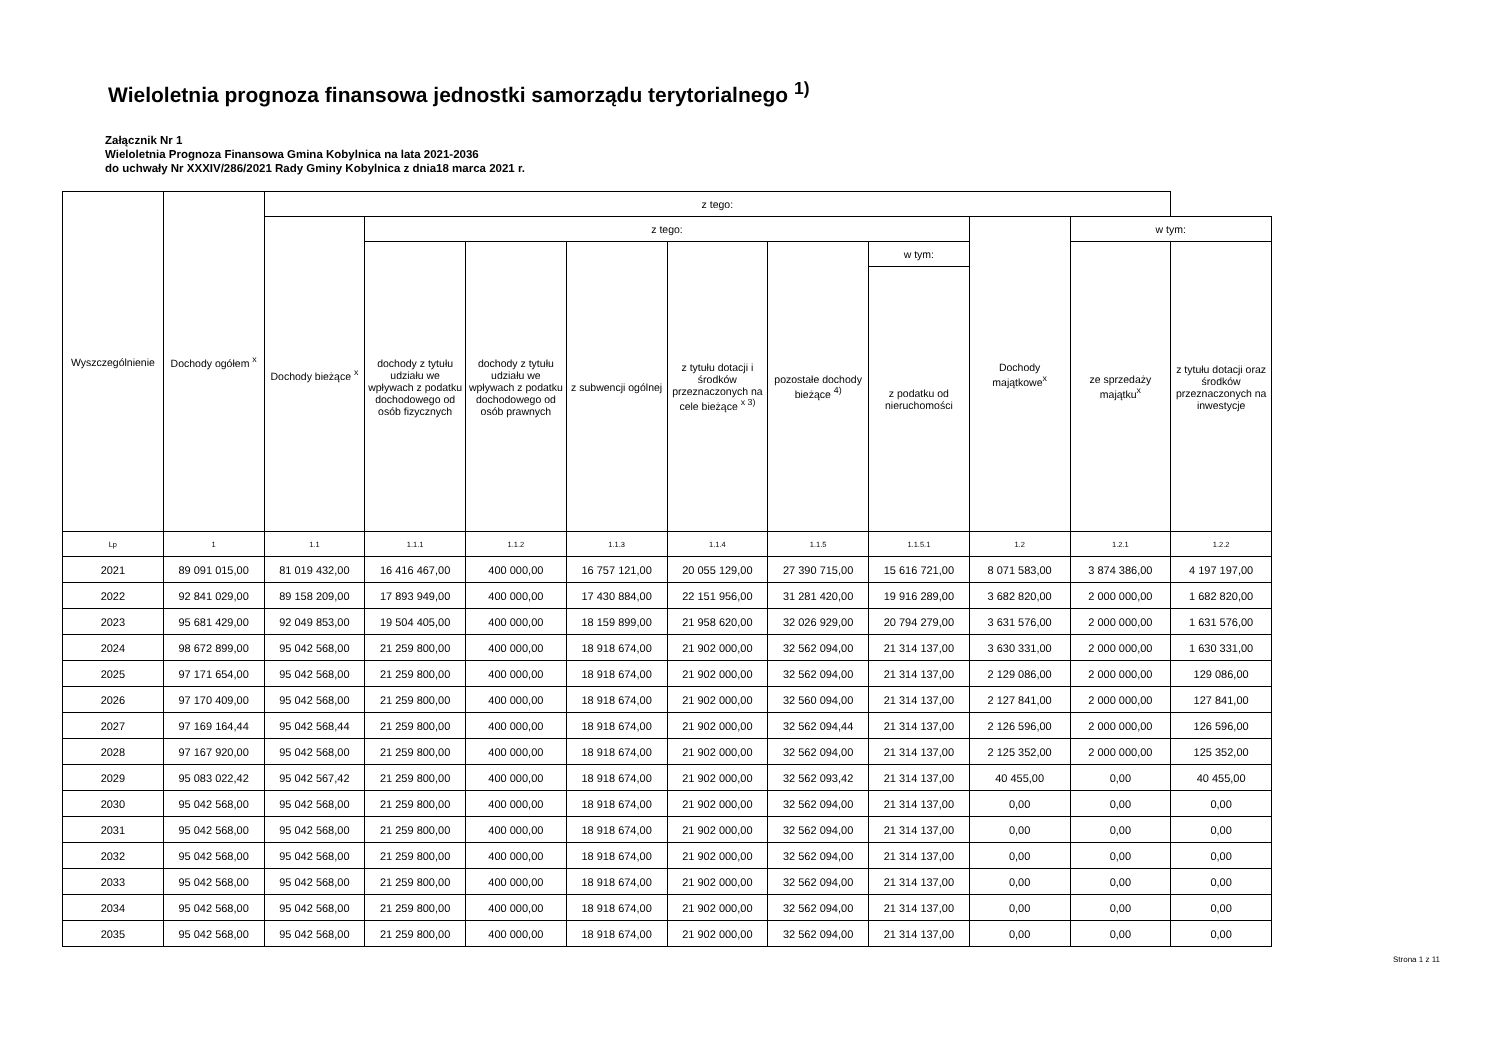Wieloletnia prognoza finansowa jednostki samorządu terytorialnego <sup>1)</sup>
Załącznik Nr 1
Wieloletnia Prognoza Finansowa Gmina Kobylnica na lata 2021-2036
do uchwały Nr XXXIV/286/2021 Rady Gminy Kobylnica z dnia18 marca 2021 r.
| Wyszczególnienie | Dochody ogółem <sup>x</sup> | z tego: | | | | | | | | | |
| --- | --- | --- | --- | --- | --- | --- | --- | --- | --- | --- | --- |
| | | Dochody bieżące <sup>x</sup> | z tego: | | | | | | Dochody majątkowe<sup>x</sup> | w tym: | |
| | | | dochody z tytułu udziału we wpływach z podatku dochodowego od osób fizycznych | dochody z tytułu udziału we wpływach z podatku dochodowego od osób prawnych | z subwencji ogólnej | z tytułu dotacji i środków przeznaczonych na cele bieżące <sup>x 3)</sup> | pozostałe dochody bieżące <sup>4)</sup> | w tym: | | ze sprzedaży majątku<sup>x</sup> | z tytułu dotacji oraz środków przeznaczonych na inwestycje |
| | | | | | | | | z podatku od nieruchomości | | | |
| Lp | 1 | 1.1 | 1.1.1 | 1.1.2 | 1.1.3 | 1.1.4 | 1.1.5 | 1.1.5.1 | 1.2 | 1.2.1 | 1.2.2 |
| 2021 | 89 091 015,00 | 81 019 432,00 | 16 416 467,00 | 400 000,00 | 16 757 121,00 | 20 055 129,00 | 27 390 715,00 | 15 616 721,00 | 8 071 583,00 | 3 874 386,00 | 4 197 197,00 |
| 2022 | 92 841 029,00 | 89 158 209,00 | 17 893 949,00 | 400 000,00 | 17 430 884,00 | 22 151 956,00 | 31 281 420,00 | 19 916 289,00 | 3 682 820,00 | 2 000 000,00 | 1 682 820,00 |
| 2023 | 95 681 429,00 | 92 049 853,00 | 19 504 405,00 | 400 000,00 | 18 159 899,00 | 21 958 620,00 | 32 026 929,00 | 20 794 279,00 | 3 631 576,00 | 2 000 000,00 | 1 631 576,00 |
| 2024 | 98 672 899,00 | 95 042 568,00 | 21 259 800,00 | 400 000,00 | 18 918 674,00 | 21 902 000,00 | 32 562 094,00 | 21 314 137,00 | 3 630 331,00 | 2 000 000,00 | 1 630 331,00 |
| 2025 | 97 171 654,00 | 95 042 568,00 | 21 259 800,00 | 400 000,00 | 18 918 674,00 | 21 902 000,00 | 32 562 094,00 | 21 314 137,00 | 2 129 086,00 | 2 000 000,00 | 129 086,00 |
| 2026 | 97 170 409,00 | 95 042 568,00 | 21 259 800,00 | 400 000,00 | 18 918 674,00 | 21 902 000,00 | 32 560 094,00 | 21 314 137,00 | 2 127 841,00 | 2 000 000,00 | 127 841,00 |
| 2027 | 97 169 164,44 | 95 042 568,44 | 21 259 800,00 | 400 000,00 | 18 918 674,00 | 21 902 000,00 | 32 562 094,44 | 21 314 137,00 | 2 126 596,00 | 2 000 000,00 | 126 596,00 |
| 2028 | 97 167 920,00 | 95 042 568,00 | 21 259 800,00 | 400 000,00 | 18 918 674,00 | 21 902 000,00 | 32 562 094,00 | 21 314 137,00 | 2 125 352,00 | 2 000 000,00 | 125 352,00 |
| 2029 | 95 083 022,42 | 95 042 567,42 | 21 259 800,00 | 400 000,00 | 18 918 674,00 | 21 902 000,00 | 32 562 093,42 | 21 314 137,00 | 40 455,00 | 0,00 | 40 455,00 |
| 2030 | 95 042 568,00 | 95 042 568,00 | 21 259 800,00 | 400 000,00 | 18 918 674,00 | 21 902 000,00 | 32 562 094,00 | 21 314 137,00 | 0,00 | 0,00 | 0,00 |
| 2031 | 95 042 568,00 | 95 042 568,00 | 21 259 800,00 | 400 000,00 | 18 918 674,00 | 21 902 000,00 | 32 562 094,00 | 21 314 137,00 | 0,00 | 0,00 | 0,00 |
| 2032 | 95 042 568,00 | 95 042 568,00 | 21 259 800,00 | 400 000,00 | 18 918 674,00 | 21 902 000,00 | 32 562 094,00 | 21 314 137,00 | 0,00 | 0,00 | 0,00 |
| 2033 | 95 042 568,00 | 95 042 568,00 | 21 259 800,00 | 400 000,00 | 18 918 674,00 | 21 902 000,00 | 32 562 094,00 | 21 314 137,00 | 0,00 | 0,00 | 0,00 |
| 2034 | 95 042 568,00 | 95 042 568,00 | 21 259 800,00 | 400 000,00 | 18 918 674,00 | 21 902 000,00 | 32 562 094,00 | 21 314 137,00 | 0,00 | 0,00 | 0,00 |
| 2035 | 95 042 568,00 | 95 042 568,00 | 21 259 800,00 | 400 000,00 | 18 918 674,00 | 21 902 000,00 | 32 562 094,00 | 21 314 137,00 | 0,00 | 0,00 | 0,00 |
Strona 1 z 11